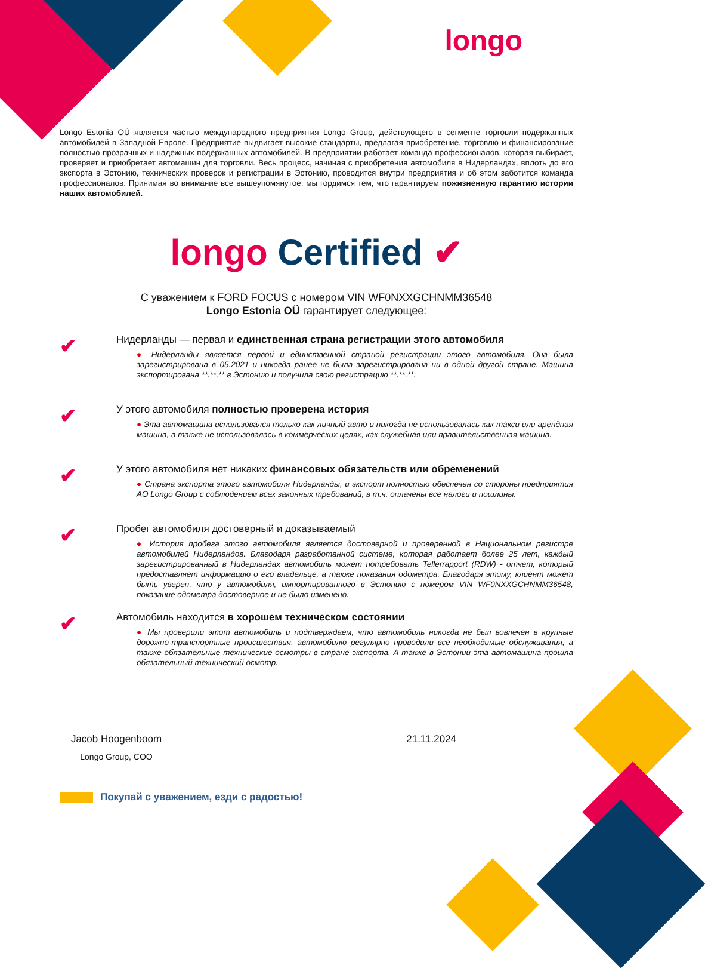longo
Longo Estonia OÜ является частью международного предприятия Longo Group, действующего в сегменте торговли подержанных автомобилей в Западной Европе. Предприятие выдвигает высокие стандарты, предлагая приобретение, торговлю и финансирование полностью прозрачных и надежных подержанных автомобилей. В предприятии работает команда профессионалов, которая выбирает, проверяет и приобретает автомашин для торговли. Весь процесс, начиная с приобретения автомобиля в Нидерландах, вплоть до его экспорта в Эстонию, технических проверок и регистрации в Эстонию, проводится внутри предприятия и об этом заботится команда профессионалов. Принимая во внимание все вышеупомянутое, мы гордимся тем, что гарантируем пожизненную гарантию истории наших автомобилей.
longo Certified ✔
С уважением к FORD FOCUS с номером VIN WF0NXXGCHNMM36548
Longo Estonia OÜ гарантирует следующее:
✔
Нидерланды — первая и единственная страна регистрации этого автомобиля
● Нидерланды является первой и единственной страной регистрации этого автомобиля. Она была зарегистрирована в 05.2021 и никогда ранее не была зарегистрирована ни в одной другой стране. Машина экспортирована **.**.** в Эстонию и получила свою регистрацию **.**.**.
✔
У этого автомобиля полностью проверена история
● Эта автомашина использовался только как личный авто и никогда не использовалась как такси или арендная машина, а также не использовалась в коммерческих целях, как служебная или правительственная машина.
✔
У этого автомобиля нет никаких финансовых обязательств или обременений
● Страна экспорта этого автомобиля Нидерланды, и экспорт полностью обеспечен со стороны предприятия AO Longo Group с соблюдением всех законных требований, в т.ч. оплачены все налоги и пошлины.
✔
Пробег автомобиля достоверный и доказываемый
● История пробега этого автомобиля является достоверной и проверенной в Национальном регистре автомобилей Нидерландов. Благодаря разработанной системе, которая работает более 25 лет, каждый зарегистрированный в Нидерландах автомобиль может потребовать Tellerrapport (RDW) - отчет, который предоставляет информацию о его владельце, а также показания одометра. Благодаря этому, клиент может быть уверен, что у автомобиля, импортированного в Эстонию с номером VIN WF0NXXGCHNMM36548, показание одометра достоверное и не было изменено.
✔
Автомобиль находится в хорошем техническом состоянии
● Мы проверили этот автомобиль и подтверждаем, что автомобиль никогда не был вовлечен в крупные дорожно-транспортные происшествия, автомобилю регулярно проводили все необходимые обслуживания, а также обязательные технические осмотры в стране экспорта. А также в Эстонии эта автомашина прошла обязательный технический осмотр.
Jacob Hoogenboom 21.11.2024
Longo Group, COO
Покупай с уважением, езди с радостью!